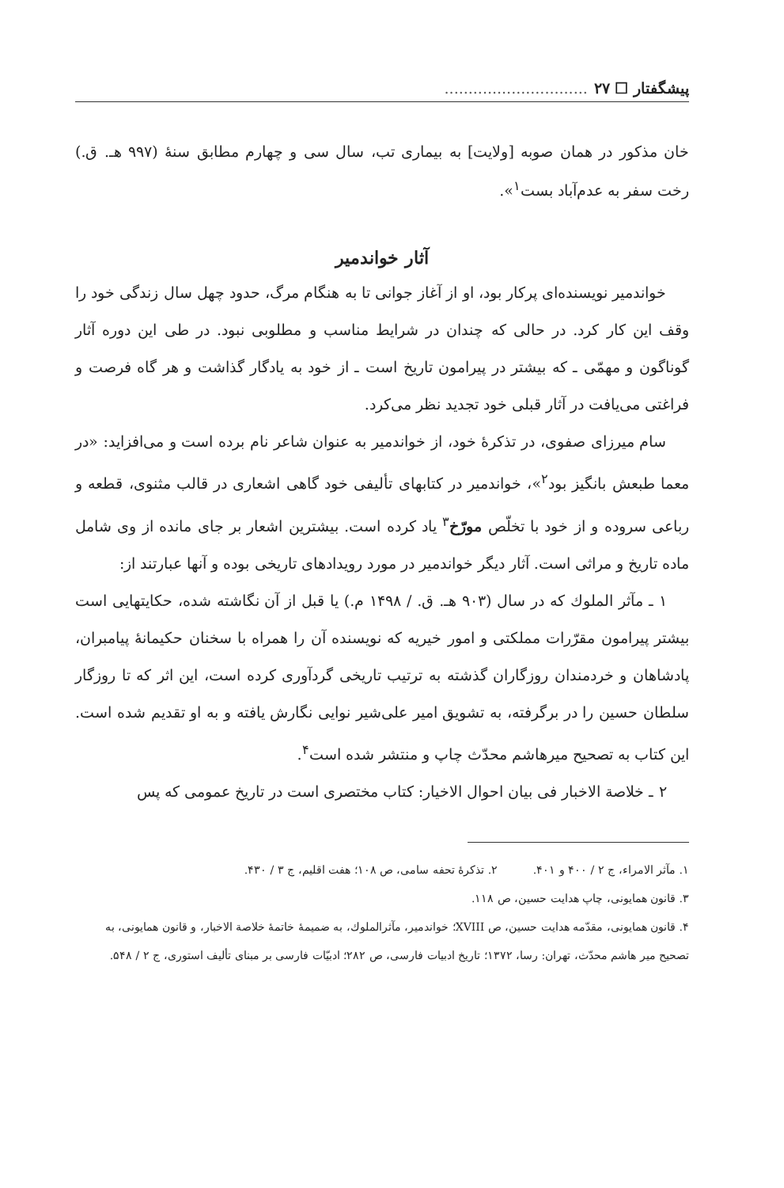پیشگفتار ☐ ۲۷..............................
خان مذکور در همان صوبه [ولایت] به بیماری تب، سال سی و چهارم مطابق سنهٔ (۹۹۷ هـ. ق.) رخت سفر به عدم‌آباد بست<sup>۱</sup>».
آثار خواندمیر
خواندمیر نویسنده‌ای پرکار بود، او از آغاز جوانی تا به هنگام مرگ، حدود چهل سال زندگی خود را وقف این کار کرد. در حالی که چندان در شرایط مناسب و مطلوبی نبود. در طی این دوره آثار گوناگون و مهمّی ـ که بیشتر در پیرامون تاریخ است ـ از خود به یادگار گذاشت و هر گاه فرصت و فراغتی می‌یافت در آثار قبلی خود تجدید نظر می‌کرد.
سام میرزای صفوی، در تذکرهٔ خود، از خواندمیر به عنوان شاعر نام برده است و می‌افزاید: «در معما طبعش بانگیز بود<sup>۲</sup>»، خواندمیر در کتابهای تألیفی خود گاهی اشعاری در قالب مثنوی، قطعه و رباعی سروده و از خود با تخلّص مورّخ<sup>۳</sup> یاد کرده است. بیشترین اشعار بر جای مانده از وی شامل ماده تاریخ و مراثی است. آثار دیگر خواندمیر در مورد رویدادهای تاریخی بوده و آنها عبارتند از:
۱ ـ مآثر الملوك که در سال (۹۰۳ هـ. ق. / ۱۴۹۸ م.) یا قبل از آن نگاشته شده، حکایتهایی است بیشتر پیرامون مقرّرات مملکتی و امور خیریه که نویسنده آن را همراه با سخنان حکیمانهٔ پیامبران، پادشاهان و خردمندان روزگاران گذشته به ترتیب تاریخی گردآوری کرده است، این اثر که تا روزگار سلطان حسین را در برگرفته، به تشویق امیر علی‌شیر نوایی نگارش یافته و به او تقدیم شده است. این کتاب به تصحیح میرهاشم محدّث چاپ و منتشر شده است<sup>۴</sup>.
۲ ـ خلاصة الاخبار فی بیان احوال الاخیار: کتاب مختصری است در تاریخ عمومی که پس
۱. مآثر الامراء، ج ۲ / ۴۰۰ و ۴۰۱. ۲. تذکرهٔ تحفه سامی، ص ۱۰۸؛ هفت اقلیم، ج ۳ / ۴۳۰.
۳. قانون همایونی، چاپ هدایت حسین، ص ۱۱۸.
۴. قانون همایونی، مقدّمه هدایت حسین، ص XVIII؛ خواندمیر، مآثرالملوك، به ضمیمهٔ خاتمهٔ خلاصة الاخبار، و قانون همایونی، به تصحیح میر هاشم محدّث، تهران: رسا، ۱۳۷۲؛ تاریخ ادبیات فارسی، ص ۲۸۲؛ ادبیّات فارسی بر مبنای تألیف استوری، ج ۲ / ۵۴۸.